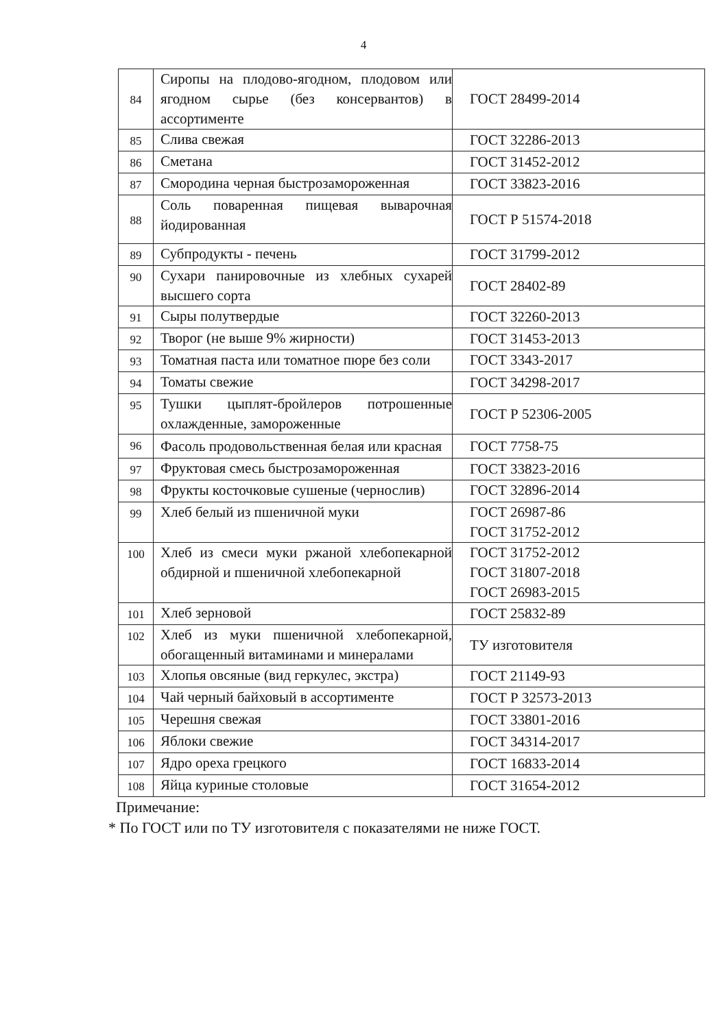4
| 84 | Сиропы на плодово-ягодном, плодовом или ягодном сырье (без консервантов) в ассортименте | ГОСТ 28499-2014 |
| 85 | Слива свежая | ГОСТ 32286-2013 |
| 86 | Сметана | ГОСТ 31452-2012 |
| 87 | Смородина черная быстрозамороженная | ГОСТ 33823-2016 |
| 88 | Соль поваренная пищевая выварочная йодированная | ГОСТ Р 51574-2018 |
| 89 | Субпродукты - печень | ГОСТ 31799-2012 |
| 90 | Сухари панировочные из хлебных сухарей высшего сорта | ГОСТ 28402-89 |
| 91 | Сыры полутвердые | ГОСТ 32260-2013 |
| 92 | Творог (не выше 9% жирности) | ГОСТ 31453-2013 |
| 93 | Томатная паста или томатное пюре без соли | ГОСТ 3343-2017 |
| 94 | Томаты свежие | ГОСТ 34298-2017 |
| 95 | Тушки цыплят-бройлеров потрошенные охлажденные, замороженные | ГОСТ Р 52306-2005 |
| 96 | Фасоль продовольственная белая или красная | ГОСТ 7758-75 |
| 97 | Фруктовая смесь быстрозамороженная | ГОСТ 33823-2016 |
| 98 | Фрукты косточковые сушеные (чернослив) | ГОСТ 32896-2014 |
| 99 | Хлеб белый из пшеничной муки | ГОСТ 26987-86 ГОСТ 31752-2012 |
| 100 | Хлеб из смеси муки ржаной хлебопекарной обдирной и пшеничной хлебопекарной | ГОСТ 31752-2012 ГОСТ 31807-2018 ГОСТ 26983-2015 |
| 101 | Хлеб зерновой | ГОСТ 25832-89 |
| 102 | Хлеб из муки пшеничной хлебопекарной, обогащенный витаминами и минералами | ТУ изготовителя |
| 103 | Хлопья овсяные (вид геркулес, экстра) | ГОСТ 21149-93 |
| 104 | Чай черный байховый в ассортименте | ГОСТ Р 32573-2013 |
| 105 | Черешня свежая | ГОСТ 33801-2016 |
| 106 | Яблоки свежие | ГОСТ 34314-2017 |
| 107 | Ядро ореха грецкого | ГОСТ 16833-2014 |
| 108 | Яйца куриные столовые | ГОСТ 31654-2012 |
Примечание:
* По ГОСТ или по ТУ изготовителя с показателями не ниже ГОСТ.